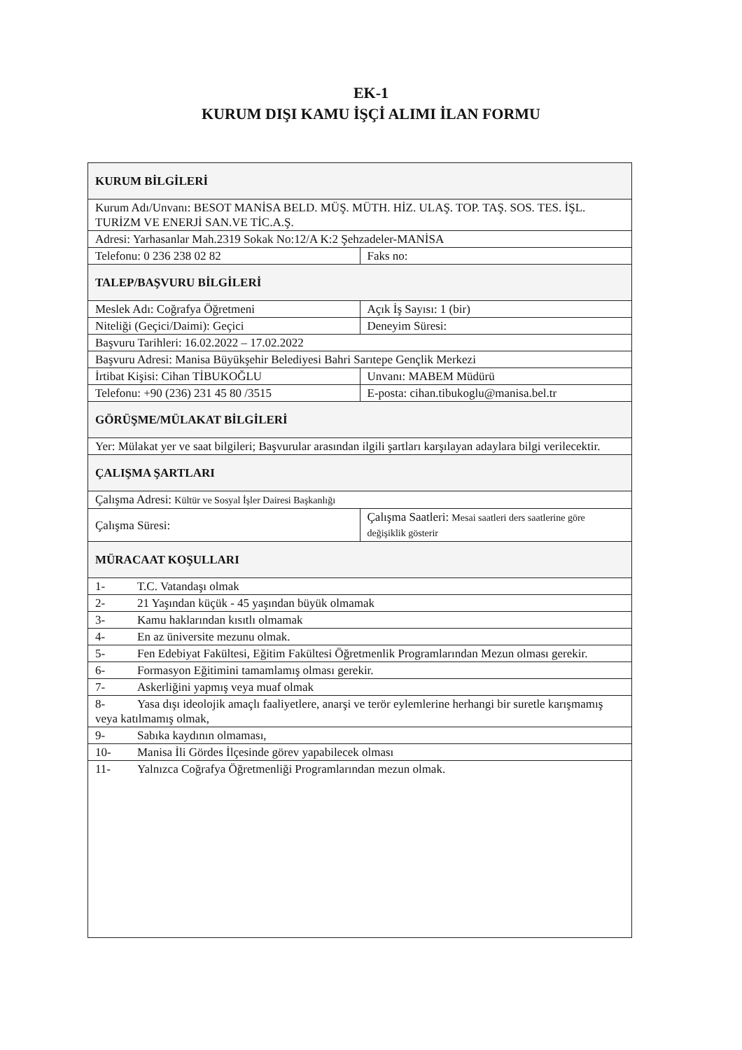EK-1
KURUM DIŞI KAMU İŞÇİ ALIMI İLAN FORMU
| KURUM BİLGİLERİ | |
| Kurum Adı/Unvanı: BESOT MANİSA BELD. MÜŞ. MÜTH. HİZ. ULAŞ. TOP. TAŞ. SOS. TES. İŞL. TURİZM VE ENERJİ SAN.VE TİC.A.Ş. | |
| Adresi: Yarhasanlar Mah.2319 Sokak No:12/A K:2 Şehzadeler-MANİSA | |
| Telefonu: 0 236 238 02 82 | Faks no: |
| TALEP/BAŞVURU BİLGİLERİ | |
| Meslek Adı: Coğrafya Öğretmeni | Açık İş Sayısı: 1 (bir) |
| Niteliği (Geçici/Daimi): Geçici | Deneyim Süresi: |
| Başvuru Tarihleri: 16.02.2022 – 17.02.2022 | |
| Başvuru Adresi: Manisa Büyükşehir Belediyesi Bahri Sarıtepe Gençlik Merkezi | |
| İrtibat Kişisi: Cihan TİBUKOĞLU | Unvanı: MABEM Müdürü |
| Telefonu: +90 (236) 231 45 80 /3515 | E-posta: cihan.tibukoglu@manisa.bel.tr |
| GÖRÜŞME/MÜLAKAT BİLGİLERİ | |
| Yer: Mülakat yer ve saat bilgileri; Başvurular arasından ilgili şartları karşılayan adaylara bilgi verilecektir. | |
| ÇALIŞMA ŞARTLARI | |
| Çalışma Adresi: Kültür ve Sosyal İşler Dairesi Başkanlığı | |
| Çalışma Süresi: | Çalışma Saatleri: Mesai saatleri ders saatlerine göre değişiklik gösterir |
| MÜRACAAT KOŞULLARI | |
| 1- T.C. Vatandaşı olmak | |
| 2- 21 Yaşından küçük - 45 yaşından büyük olmamak | |
| 3- Kamu haklarından kısıtlı olmamak | |
| 4- En az üniversite mezunu olmak. | |
| 5- Fen Edebiyat Fakültesi, Eğitim Fakültesi Öğretmenlik Programlarından Mezun olması gerekir. | |
| 6- Formasyon Eğitimini tamamlamış olması gerekir. | |
| 7- Askerliğini yapmış veya muaf olmak | |
| 8- Yasa dışı ideolojik amaçlı faaliyetlere, anarşi ve terör eylemlerine herhangi bir suretle karışmamış veya katılmamış olmak, | |
| 9- Sabıka kaydının olmaması, | |
| 10- Manisa İli Gördes İlçesinde görev yapabilecek olması | |
| 11- Yalnızca Coğrafya Öğretmenliği Programlarından mezun olmak. | |